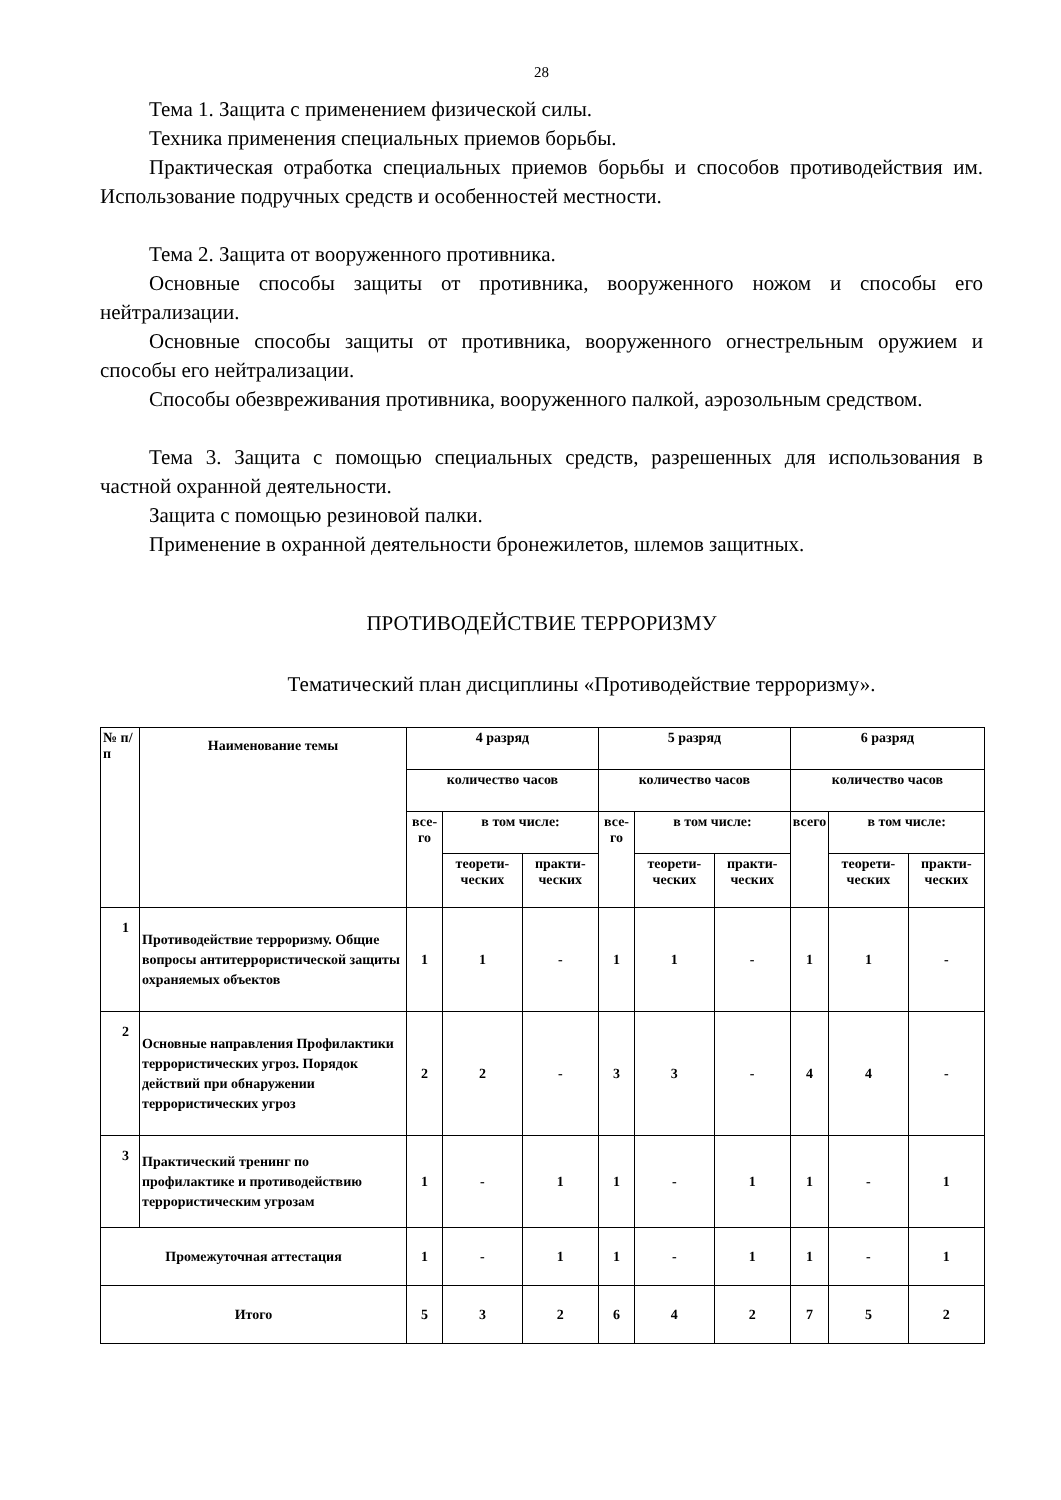28
Тема 1. Защита с применением физической силы.
Техника применения специальных приемов борьбы.
Практическая отработка специальных приемов борьбы и способов противодействия им. Использование подручных средств и особенностей местности.
Тема 2. Защита от вооруженного противника.
Основные способы защиты от противника, вооруженного ножом и способы его нейтрализации.
Основные способы защиты от противника, вооруженного огнестрельным оружием и способы его нейтрализации.
Способы обезвреживания противника, вооруженного палкой, аэрозольным средством.
Тема 3. Защита с помощью специальных средств, разрешенных для использования в частной охранной деятельности.
Защита с помощью резиновой палки.
Применение в охранной деятельности бронежилетов, шлемов защитных.
ПРОТИВОДЕЙСТВИЕ ТЕРРОРИЗМУ
Тематический план дисциплины «Противодействие терроризму».
| № п/п | Наименование темы | 4 разряд | | | 5 разряд | | | 6 разряд | | |
| --- | --- | --- | --- | --- | --- | --- | --- | --- | --- | --- |
| | | количество часов | | | количество часов | | | количество часов | | |
| | | все-го | в том числе: | | все-го | в том числе: | | всего | в том числе: | |
| | | | теорети-ческих | практи-ческих | | теорети-ческих | практи-ческих | | теорети-ческих | практи-ческих |
| 1 | Противодействие терроризму. Общие вопросы антитеррористической защиты охраняемых объектов | 1 | 1 | - | 1 | 1 | - | 1 | 1 | - |
| 2 | Основные направления Профилактики террористических угроз. Порядок действий при обнаружении террористических угроз | 2 | 2 | - | 3 | 3 | - | 4 | 4 | - |
| 3 | Практический тренинг по профилактике и противодействию террористическим угрозам | 1 | - | 1 | 1 | - | 1 | 1 | - | 1 |
| Промежуточная аттестация | | 1 | - | 1 | 1 | - | 1 | 1 | - | 1 |
| Итого | | 5 | 3 | 2 | 6 | 4 | 2 | 7 | 5 | 2 |